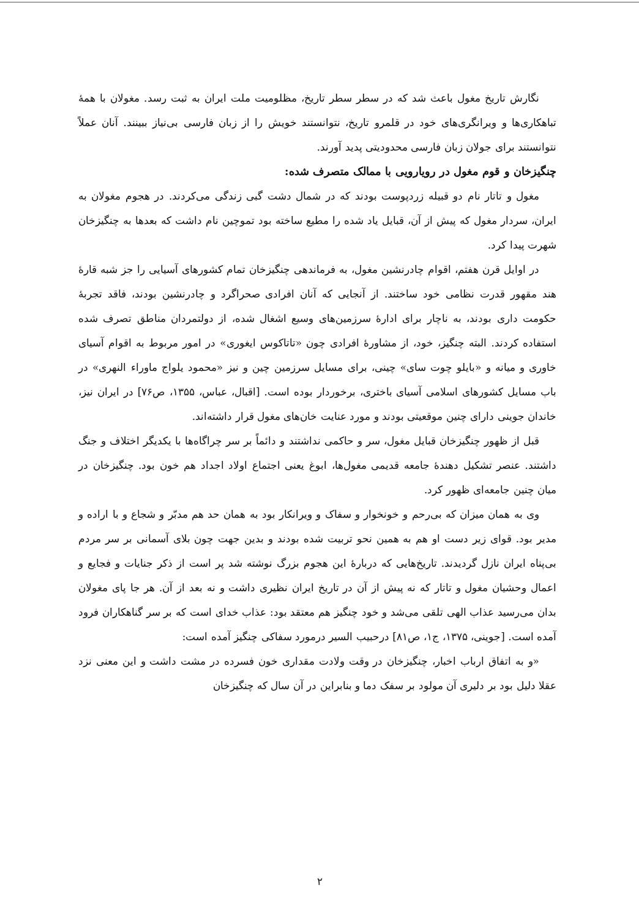نگارش تاریخ مغول باعث شد که در سطر سطر تاریخ، مظلومیت ملت ایران به ثبت رسد. مغولان با همهٔ تباهکاری‌ها و ویرانگری‌های خود در قلمرو تاریخ، نتوانستند خویش را از زبان فارسی بی‌نیاز ببینند. آنان عملاً نتوانستند برای جولان زبان فارسی محدودیتی پدید آورند.
چنگیزخان و قوم مغول در رویارویی با ممالک متصرف شده:
مغول و تاتار نام دو قبیله زردپوست بودند که در شمال دشت گبی زندگی می‌کردند. در هجوم مغولان به ایران، سردار مغول که پیش از آن، قبایل یاد شده را مطیع ساخته بود تموچین نام داشت که بعدها به چنگیزخان شهرت پیدا کرد.
در اوایل قرن هفتم، اقوام چادرنشین مغول، به فرماندهی چنگیزخان تمام کشورهای آسیایی را جز شبه قارهٔ هند مقهور قدرت نظامی خود ساختند. از آنجایی که آنان افرادی صحراگرد و چادرنشین بودند، فاقد تجربهٔ حکومت داری بودند، به ناچار برای ادارهٔ سرزمین‌های وسیع اشغال شده، از دولتمردان مناطق تصرف شده استفاده کردند. البته چنگیز، خود، از مشاورهٔ افرادی چون «تاتاکوس ایغوری» در امور مربوط به اقوام آسیای خاوری و میانه و «بایلو چوت سای» چینی، برای مسایل سرزمین چین و نیز «محمود یلواج ماوراء النهری» در باب مسایل کشورهای اسلامی آسیای باختری، برخوردار بوده است. [اقبال، عباس، ۱۳۵۵، ص۷۶] در ایران نیز، خاندان جوینی دارای چنین موقعیتی بودند و مورد عنایت خان‌های مغول قرار داشته‌اند.
قبل از ظهور چنگیزخان قبایل مغول، سر و حاکمی نداشتند و دائماً بر سر چراگاه‌ها با یکدیگر اختلاف و جنگ داشتند. عنصر تشکیل دهندهٔ جامعه قدیمی مغول‌ها، ابوغ یعنی اجتماع اولاد اجداد هم خون بود. چنگیزخان در میان چنین جامعه‌ای ظهور کرد.
وی به همان میزان که بی‌رحم و خونخوار و سفاک و ویرانکار بود به همان حد هم مدبّر و شجاع و با اراده و مدیر بود. قوای زیر دست او هم به همین نحو تربیت شده بودند و بدین جهت چون بلای آسمانی بر سر مردم بی‌پناه ایران نازل گردیدند. تاریخ‌هایی که دربارهٔ این هجوم بزرگ نوشته شد پر است از ذکر جنایات و فجایع و اعمال وحشیان مغول و تاتار که نه پیش از آن در تاریخ ایران نظیری داشت و نه بعد از آن. هر جا پای مغولان بدان می‌رسید عذاب الهی تلقی می‌شد و خود چنگیز هم معتقد بود: عذاب خدای است که بر سر گناهکاران فرود آمده است. [جوینی، ۱۳۷۵، ج۱، ص۸۱] درحبیب السیر درمورد سفاکی چنگیز آمده است:
«و به اتفاق ارباب اخبار، چنگیزخان در وقت ولادت مقداری خون فسرده در مشت داشت و این معنی نزد عقلا دلیل بود بر دلیری آن مولود بر سفک دما و بنابراین در آن سال که چنگیزخان
۲